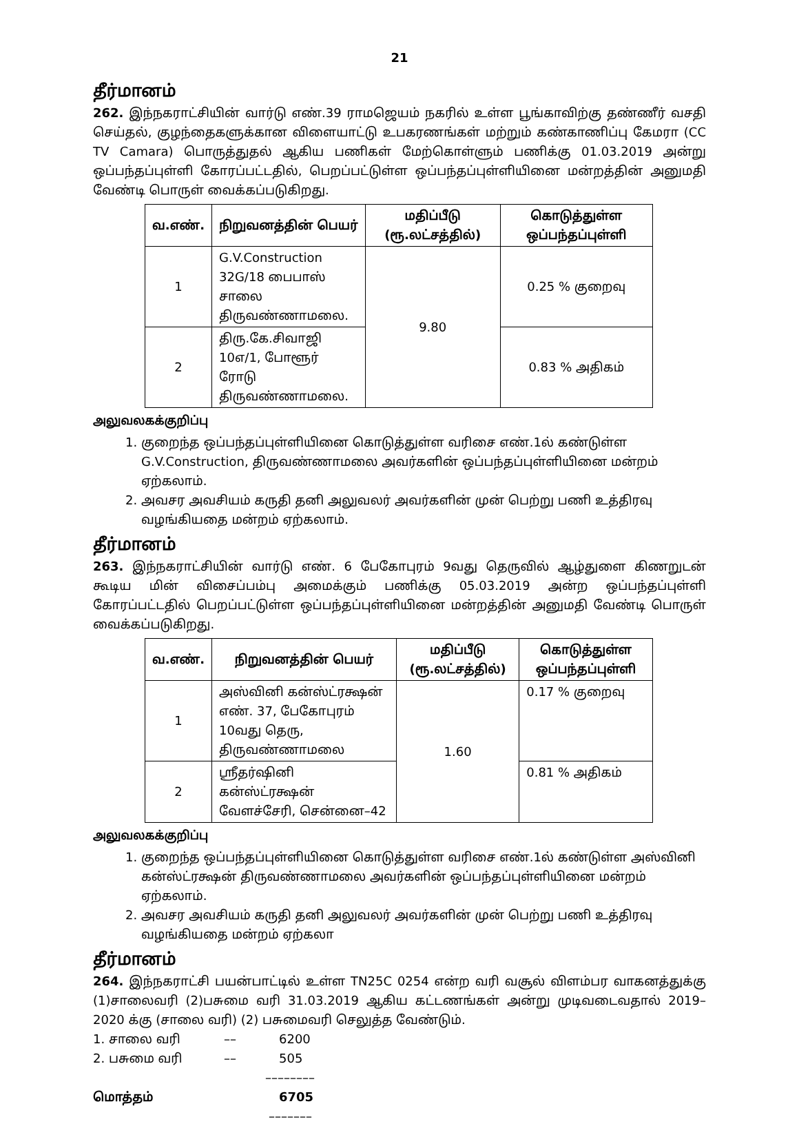21
தீர்மானம்
262. இந்நகராட்சியின் வார்டு எண்.39 ராமஜெயம் நகரில் உள்ள பூங்காவிற்கு தண்ணீர் வசதி செய்தல், குழந்தைகளுக்கான விளையாட்டு உபகரணங்கள் மற்றும் கண்காணிப்பு கேமரா (CC TV Camara) பொருத்துதல் ஆகிய பணிகள் மேற்கொள்ளும் பணிக்கு 01.03.2019 அன்று ஒப்பந்தப்புள்ளி கோரப்பட்டதில், பெறப்பட்டுள்ள ஒப்பந்தப்புள்ளியினை மன்றத்தின் அனுமதி வேண்டி பொருள் வைக்கப்படுகிறது.
| வ.எண். | நிறுவனத்தின் பெயர் | மதிப்பீடு (ரூ.லட்சத்தில்) | கொடுத்துள்ள ஒப்பந்தப்புள்ளி |
| --- | --- | --- | --- |
| 1 | G.V.Construction 32G/18 பைபாஸ் சாலை திருவண்ணாமலை. | 9.80 | 0.25 % குறைவு |
| 2 | திரு.கே.சிவாஜி 10எ/1, போளூர் ரோடு திருவண்ணாமலை. | | 0.83 % அதிகம் |
அலுவலகக்குறிப்பு
1. குறைந்த ஒப்பந்தப்புள்ளியினை கொடுத்துள்ள வரிசை எண்.1ல் கண்டுள்ள G.V.Construction, திருவண்ணாமலை அவர்களின் ஒப்பந்தப்புள்ளியினை மன்றம் ஏற்கலாம்.
2. அவசர அவசியம் கருதி தனி அலுவலர் அவர்களின் முன் பெற்று பணி உத்திரவு வழங்கியதை மன்றம் ஏற்கலாம்.
தீர்மானம்
263. இந்நகராட்சியின் வார்டு எண். 6 பேகோபுரம் 9வது தெருவில் ஆழ்துளை கிணறுடன் கூடிய மின் விசைப்பம்பு அமைக்கும் பணிக்கு 05.03.2019 அன்ற ஒப்பந்தப்புள்ளி கோரப்பட்டதில் பெறப்பட்டுள்ள ஒப்பந்தப்புள்ளியினை மன்றத்தின் அனுமதி வேண்டி பொருள் வைக்கப்படுகிறது.
| வ.எண். | நிறுவனத்தின் பெயர் | மதிப்பீடு (ரூ.லட்சத்தில்) | கொடுத்துள்ள ஒப்பந்தப்புள்ளி |
| --- | --- | --- | --- |
| 1 | அஸ்வினி கன்ஸ்ட்ரக்ஷன் எண். 37, பேகோபுரம் 10வது தெரு, திருவண்ணாமலை | 1.60 | 0.17 % குறைவு |
| 2 | ஸ்ரீதர்ஷினி கன்ஸ்ட்ரக்ஷன் வேளச்சேரி, சென்னை–42 | | 0.81 % அதிகம் |
அலுவலகக்குறிப்பு
1. குறைந்த ஒப்பந்தப்புள்ளியினை கொடுத்துள்ள வரிசை எண்.1ல் கண்டுள்ள அஸ்வினி கன்ஸ்ட்ரக்ஷன் திருவண்ணாமலை அவர்களின் ஒப்பந்தப்புள்ளியினை மன்றம் ஏற்கலாம்.
2. அவசர அவசியம் கருதி தனி அலுவலர் அவர்களின் முன் பெற்று பணி உத்திரவு வழங்கியதை மன்றம் ஏற்கலா
தீர்மானம்
264. இந்நகராட்சி பயன்பாட்டில் உள்ள TN25C 0254 என்ற வரி வசூல் விளம்பர வாகனத்துக்கு (1)சாலைவரி (2)பசுமை வரி 31.03.2019 ஆகிய கட்டணங்கள் அன்று முடிவடைவதால் 2019–2020 க்கு (சாலை வரி) (2) பசுமைவரி செலுத்த வேண்டும்.
1. சாலை வரி –– 6200
2. பசுமை வரி –– 505
––––––––
மொத்தம் 6705
–––––––